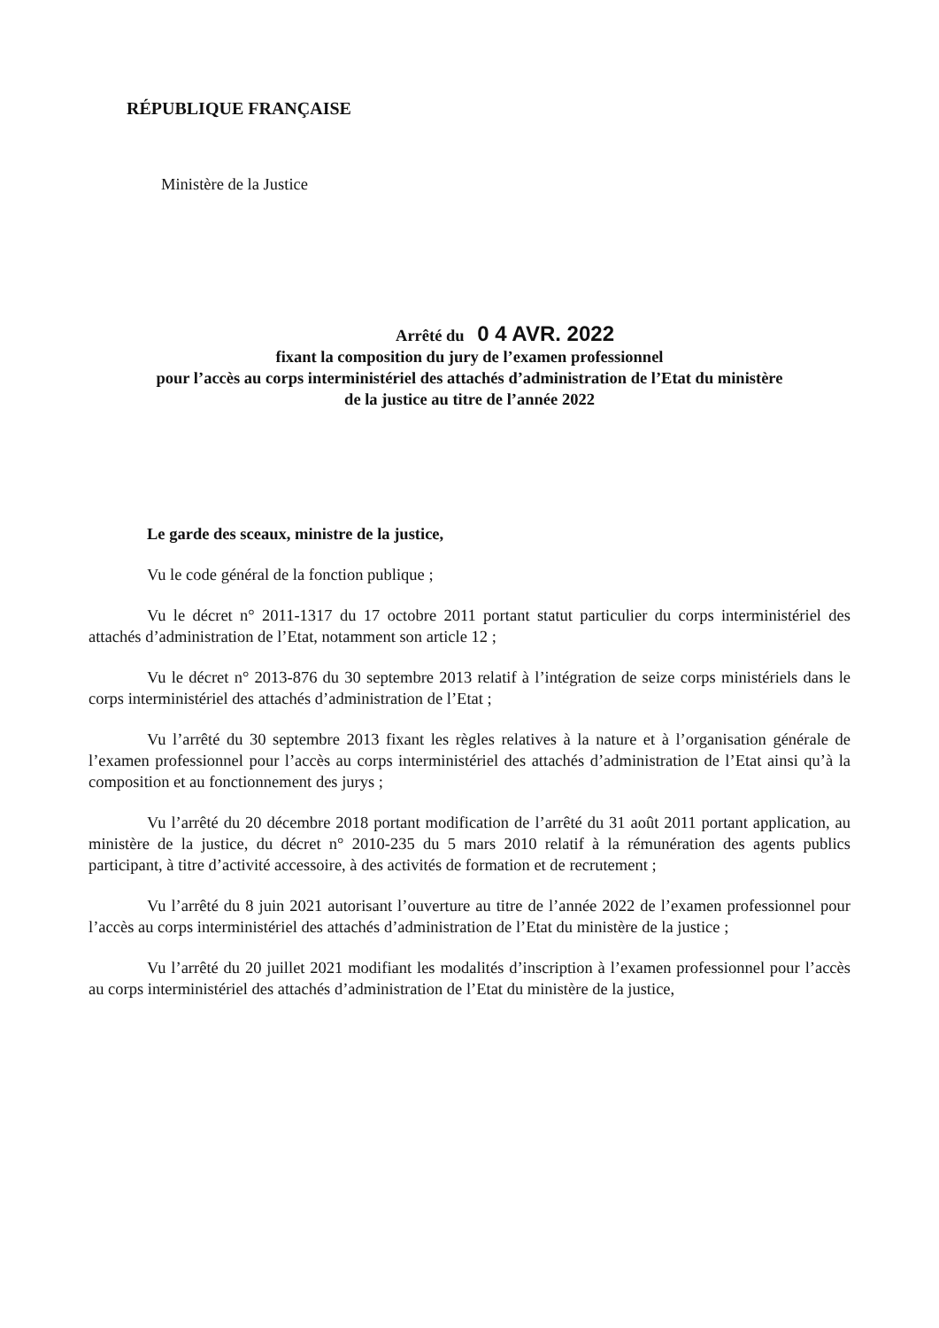RÉPUBLIQUE FRANÇAISE
Ministère de la Justice
Arrêté du 0 4 AVR. 2022
fixant la composition du jury de l’examen professionnel
pour l’accès au corps interministériel des attachés d’administration de l’Etat du ministère
de la justice au titre de l’année 2022
Le garde des sceaux, ministre de la justice,
Vu le code général de la fonction publique ;
Vu le décret n° 2011-1317 du 17 octobre 2011 portant statut particulier du corps interministériel des attachés d’administration de l’Etat, notamment son article 12 ;
Vu le décret n° 2013-876 du 30 septembre 2013 relatif à l’intégration de seize corps ministériels dans le corps interministériel des attachés d’administration de l’Etat ;
Vu l’arrêté du 30 septembre 2013 fixant les règles relatives à la nature et à l’organisation générale de l’examen professionnel pour l’accès au corps interministériel des attachés d’administration de l’Etat ainsi qu’à la composition et au fonctionnement des jurys ;
Vu l’arrêté du 20 décembre 2018 portant modification de l’arrêté du 31 août 2011 portant application, au ministère de la justice, du décret n° 2010-235 du 5 mars 2010 relatif à la rémunération des agents publics participant, à titre d’activité accessoire, à des activités de formation et de recrutement ;
Vu l’arrêté du 8 juin 2021 autorisant l’ouverture au titre de l’année 2022 de l’examen professionnel pour l’accès au corps interministériel des attachés d’administration de l’Etat du ministère de la justice ;
Vu l’arrêté du 20 juillet 2021 modifiant les modalités d’inscription à l’examen professionnel pour l’accès au corps interministériel des attachés d’administration de l’Etat du ministère de la justice,